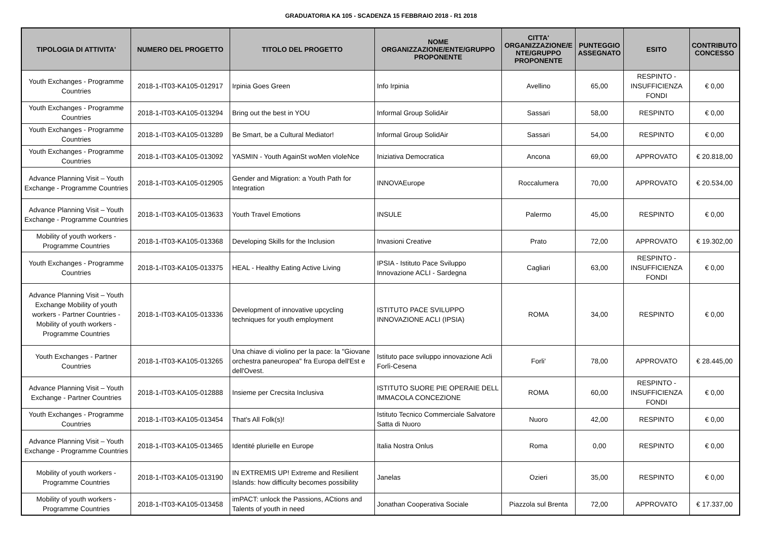GRADUATORIA KA 105 - SCADENZA 15 FEBBRAIO 2018 - R1 2018
| TIPOLOGIA DI ATTIVITA' | NUMERO DEL PROGETTO | TITOLO DEL PROGETTO | NOME ORGANIZZAZIONE/ENTE/GRUPPO PROPONENTE | CITTA' ORGANIZZAZIONE/E NTE/GRUPPO PROPONENTE | PUNTEGGIO ASSEGNATO | ESITO | CONTRIBUTO CONCESSO |
| --- | --- | --- | --- | --- | --- | --- | --- |
| Youth Exchanges - Programme Countries | 2018-1-IT03-KA105-012917 | Irpinia Goes Green | Info Irpinia | Avellino | 65,00 | RESPINTO - INSUFFICIENZA FONDI | € 0,00 |
| Youth Exchanges - Programme Countries | 2018-1-IT03-KA105-013294 | Bring out the best in YOU | Informal Group SolidAir | Sassari | 58,00 | RESPINTO | € 0,00 |
| Youth Exchanges - Programme Countries | 2018-1-IT03-KA105-013289 | Be Smart, be a Cultural Mediator! | Informal Group SolidAir | Sassari | 54,00 | RESPINTO | € 0,00 |
| Youth Exchanges - Programme Countries | 2018-1-IT03-KA105-013092 | YASMIN - Youth AgainSt woMen vIoleNce | Iniziativa Democratica | Ancona | 69,00 | APPROVATO | € 20.818,00 |
| Advance Planning Visit – Youth Exchange - Programme Countries | 2018-1-IT03-KA105-012905 | Gender and Migration: a Youth Path for Integration | INNOVAEurope | Roccalumera | 70,00 | APPROVATO | € 20.534,00 |
| Advance Planning Visit – Youth Exchange - Programme Countries | 2018-1-IT03-KA105-013633 | Youth Travel Emotions | INSULE | Palermo | 45,00 | RESPINTO | € 0,00 |
| Mobility of youth workers - Programme Countries | 2018-1-IT03-KA105-013368 | Developing Skills for the Inclusion | Invasioni Creative | Prato | 72,00 | APPROVATO | € 19.302,00 |
| Youth Exchanges - Programme Countries | 2018-1-IT03-KA105-013375 | HEAL - Healthy Eating Active Living | IPSIA - Istituto Pace Sviluppo Innovazione ACLI - Sardegna | Cagliari | 63,00 | RESPINTO - INSUFFICIENZA FONDI | € 0,00 |
| Advance Planning Visit – Youth Exchange Mobility of youth workers - Partner Countries - Mobility of youth workers - Programme Countries | 2018-1-IT03-KA105-013336 | Development of innovative upcycling techniques for youth employment | ISTITUTO PACE SVILUPPO INNOVAZIONE ACLI (IPSIA) | ROMA | 34,00 | RESPINTO | € 0,00 |
| Youth Exchanges - Partner Countries | 2018-1-IT03-KA105-013265 | Una chiave di violino per la pace: la "Giovane orchestra paneuropea" fra Europa dell'Est e dell'Ovest. | Istituto pace sviluppo innovazione Acli Forlì-Cesena | Forli' | 78,00 | APPROVATO | € 28.445,00 |
| Advance Planning Visit – Youth Exchange - Partner Countries | 2018-1-IT03-KA105-012888 | Insieme per Crecsita Inclusiva | ISTITUTO SUORE PIE OPERAIE DELL IMMACOLA CONCEZIONE | ROMA | 60,00 | RESPINTO - INSUFFICIENZA FONDI | € 0,00 |
| Youth Exchanges - Programme Countries | 2018-1-IT03-KA105-013454 | That's All Folk(s)! | Istituto Tecnico Commerciale Salvatore Satta di Nuoro | Nuoro | 42,00 | RESPINTO | € 0,00 |
| Advance Planning Visit – Youth Exchange - Programme Countries | 2018-1-IT03-KA105-013465 | Identité plurielle en Europe | Italia Nostra Onlus | Roma | 0,00 | RESPINTO | € 0,00 |
| Mobility of youth workers - Programme Countries | 2018-1-IT03-KA105-013190 | IN EXTREMIS UP! Extreme and Resilient Islands: how difficulty becomes possibility | Janelas | Ozieri | 35,00 | RESPINTO | € 0,00 |
| Mobility of youth workers - Programme Countries | 2018-1-IT03-KA105-013458 | imPACT: unlock the Passions, ACtions and Talents of youth in need | Jonathan Cooperativa Sociale | Piazzola sul Brenta | 72,00 | APPROVATO | € 17.337,00 |